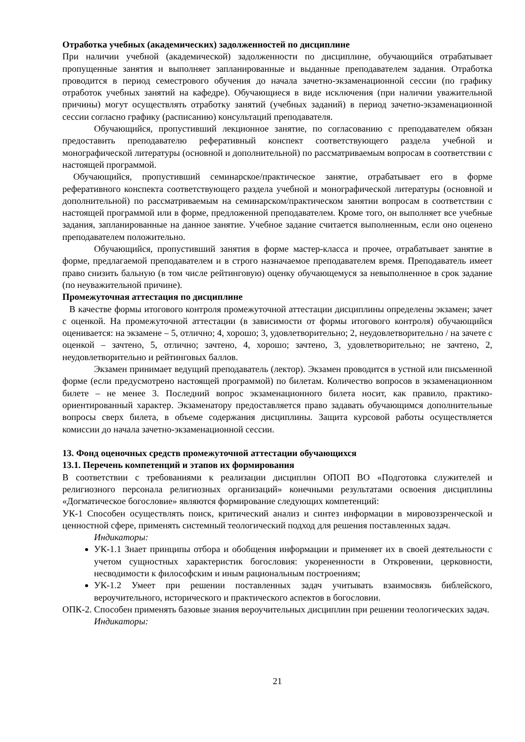Отработка учебных (академических) задолженностей по дисциплине
При наличии учебной (академической) задолженности по дисциплине, обучающийся отрабатывает пропущенные занятия и выполняет запланированные и выданные преподавателем задания. Отработка проводится в период семестрового обучения до начала зачетно-экзаменационной сессии (по графику отработок учебных занятий на кафедре). Обучающиеся в виде исключения (при наличии уважительной причины) могут осуществлять отработку занятий (учебных заданий) в период зачетно-экзаменационной сессии согласно графику (расписанию) консультаций преподавателя.
Обучающийся, пропустивший лекционное занятие, по согласованию с преподавателем обязан предоставить преподавателю реферативный конспект соответствующего раздела учебной и монографической литературы (основной и дополнительной) по рассматриваемым вопросам в соответствии с настоящей программой.
Обучающийся, пропустивший семинарское/практическое занятие, отрабатывает его в форме реферативного конспекта соответствующего раздела учебной и монографической литературы (основной и дополнительной) по рассматриваемым на семинарском/практическом занятии вопросам в соответствии с настоящей программой или в форме, предложенной преподавателем. Кроме того, он выполняет все учебные задания, запланированные на данное занятие. Учебное задание считается выполненным, если оно оценено преподавателем положительно.
Обучающийся, пропустивший занятия в форме мастер-класса и прочее, отрабатывает занятие в форме, предлагаемой преподавателем и в строго назначаемое преподавателем время. Преподаватель имеет право снизить бальную (в том числе рейтинговую) оценку обучающемуся за невыполненное в срок задание (по неуважительной причине).
Промежуточная аттестация по дисциплине
В качестве формы итогового контроля промежуточной аттестации дисциплины определены экзамен; зачет с оценкой. На промежуточной аттестации (в зависимости от формы итогового контроля) обучающийся оценивается: на экзамене – 5, отлично; 4, хорошо; 3, удовлетворительно; 2, неудовлетворительно / на зачете с оценкой – зачтено, 5, отлично; зачтено, 4, хорошо; зачтено, 3, удовлетворительно; не зачтено, 2, неудовлетворительно и рейтинговых баллов.
Экзамен принимает ведущий преподаватель (лектор). Экзамен проводится в устной или письменной форме (если предусмотрено настоящей программой) по билетам. Количество вопросов в экзаменационном билете – не менее 3. Последний вопрос экзаменационного билета носит, как правило, практико-ориентированный характер. Экзаменатору предоставляется право задавать обучающимся дополнительные вопросы сверх билета, в объеме содержания дисциплины. Защита курсовой работы осуществляется комиссии до начала зачетно-экзаменационной сессии.
13. Фонд оценочных средств промежуточной аттестации обучающихся
13.1. Перечень компетенций и этапов их формирования
В соответствии с требованиями к реализации дисциплин ОПОП ВО «Подготовка служителей и религиозного персонала религиозных организаций» конечными результатами освоения дисциплины «Догматическое богословие» являются формирование следующих компетенций:
УК-1 Способен осуществлять поиск, критический анализ и синтез информации в мировоззренческой и ценностной сфере, применять системный теологический подход для решения поставленных задач.
Индикаторы:
УК-1.1 Знает принципы отбора и обобщения информации и применяет их в своей деятельности с учетом сущностных характеристик богословия: укорененности в Откровении, церковности, несводимости к философским и иным рациональным построениям;
УК-1.2 Умеет при решении поставленных задач учитывать взаимосвязь библейского, вероучительного, исторического и практического аспектов в богословии.
ОПК-2. Способен применять базовые знания вероучительных дисциплин при решении теологических задач.
Индикаторы:
21